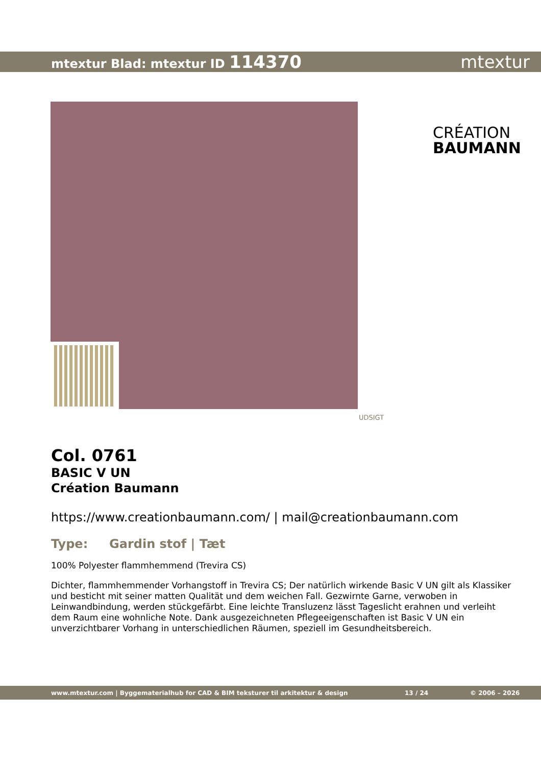mtextur Blad: mtextur ID 114370 mtextur
CRÉATION
BAUMANN
UDSIGT
Col. 0761
BASIC V UN
Création Baumann
https://www.creationbaumann.com/ | mail@creationbaumann.com
Type: Gardin stof | Tæt
100% Polyester flammhemmend (Trevira CS)
Dichter, flammhemmender Vorhangstoff in Trevira CS; Der natürlich wirkende Basic V UN gilt als Klassiker und besticht mit seiner matten Qualität und dem weichen Fall. Gezwirnte Garne, verwoben in Leinwandbindung, werden stückgefärbt. Eine leichte Transluzenz lässt Tageslicht erahnen und verleiht dem Raum eine wohnliche Note. Dank ausgezeichneten Pflegeeigenschaften ist Basic V UN ein unverzichtbarer Vorhang in unterschiedlichen Räumen, speziell im Gesundheitsbereich.
www.mtextur.com | Byggematerialhub for CAD & BIM teksturer til arkitektur & design 13 / 24 © 2006 – 2026